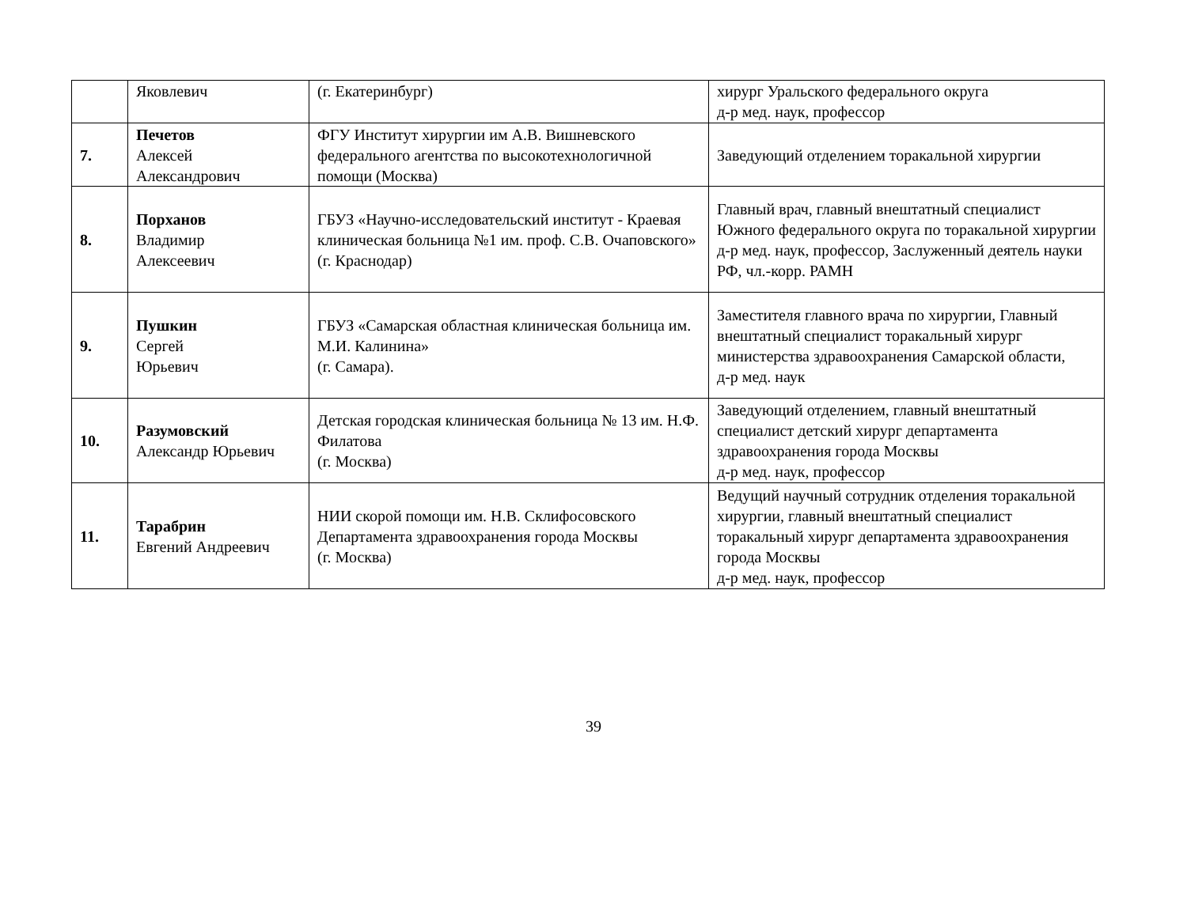| | Яковлевич | (г. Екатеринбург) | хирург Уральского федерального округа д-р мед. наук, профессор |
| 7. | Печетов Алексей Александрович | ФГУ Институт хирургии им А.В. Вишневского федерального агентства по высокотехнологичной помощи (Москва) | Заведующий отделением торакальной хирургии |
| 8. | Порханов Владимир Алексеевич | ГБУЗ «Научно-исследовательский институт - Краевая клиническая больница №1 им. проф. С.В. Очаповского» (г. Краснодар) | Главный врач, главный внештатный специалист Южного федерального округа по торакальной хирургии д-р мед. наук, профессор, Заслуженный деятель науки РФ, чл.-корр. РАМН |
| 9. | Пушкин Сергей Юрьевич | ГБУЗ «Самарская областная клиническая больница им. М.И. Калинина» (г. Самара). | Заместителя главного врача по хирургии, Главный внештатный специалист торакальный хирург министерства здравоохранения Самарской области, д-р мед. наук |
| 10. | Разумовский Александр Юрьевич | Детская городская клиническая больница № 13 им. Н.Ф. Филатова (г. Москва) | Заведующий отделением, главный внештатный специалист детский хирург департамента здравоохранения города Москвы д-р мед. наук, профессор |
| 11. | Тарабрин Евгений Андреевич | НИИ скорой помощи им. Н.В. Склифосовского Департамента здравоохранения города Москвы (г. Москва) | Ведущий научный сотрудник отделения торакальной хирургии, главный внештатный специалист торакальный хирург департамента здравоохранения города Москвы д-р мед. наук, профессор |
39